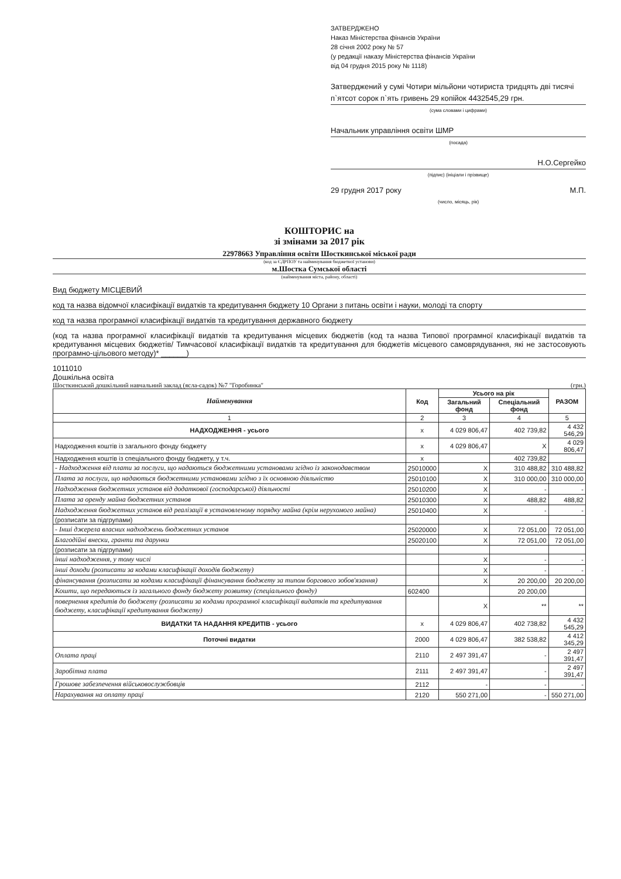ЗАТВЕРДЖЕНО
Наказ Міністерства фінансів України
28 січня 2002 року № 57
(у редакції наказу Міністерства фінансів України
від 04 грудня 2015 року № 1118)
Затверджений у сумі Чотири мільйони чотириста тридцять дві тисячі п`ятсот сорок п`ять гривень 29 копійок 4432545,29 грн.
(сума словами і цифрами)
Начальник управління освіти ШМР
(посада)
Н.О.Сергейко
(підпис) (ініціали і прізвище)
29 грудня 2017 року М.П.
(число, місяць, рік)
КОШТОРИС на
зі змінами за 2017 рік
22978663 Управління освіти Шосткинської міської ради
(код за ЄДРПОУ та найменування бюджетної установи)
м.Шостка Сумської області
(найменування міста, району, області)
Вид бюджету МІСЦЕВИЙ
код та назва відомчої класифікації видатків та кредитування бюджету 10 Органи з питань освіти і науки, молоді та спорту
код та назва програмної класифікації видатків та кредитування державного бюджету
(код та назва програмної класифікації видатків та кредитування місцевих бюджетів (код та назва Типової програмної класифікації видатків та кредитування місцевих бюджетів/ Тимчасової класифікації видатків та кредитування для бюджетів місцевого самоврядування, які не застосовують програмно-цільового методу)* ______)
1011010
Дошкільна освіта
Шосткинський дошкільний навчальний заклад (ясла-садок) №7 "Горобинка" (грн.)
| Найменування | Код | Усього на рік | | РАЗОМ |
| --- | --- | --- | --- | --- |
| | | Загальний фонд | Спеціальний фонд | |
| 1 | 2 | 3 | 4 | 5 |
| НАДХОДЖЕННЯ - усього | х | 4 029 806,47 | 402 739,82 | 4 432 546,29 |
| Надходження коштів із загального фонду бюджету | х | 4 029 806,47 | Х | 4 029 806,47 |
| Надходження коштів із спеціального фонду бюджету, у т.ч. | х | | 402 739,82 | |
| - Надходження від плати за послуги, що надаються бюджетними установами згідно із законодавством | 25010000 | Х | 310 488,82 | 310 488,82 |
| Плата за послуги, що надаються бюджетними установами згідно з їх основною діяльністю | 25010100 | Х | 310 000,00 | 310 000,00 |
| Надходження бюджетних установ від додаткової (господарської) діяльності | 25010200 | Х | - | - |
| Плата за оренду майна бюджетних установ | 25010300 | Х | 488,82 | 488,82 |
| Надходження бюджетних установ від реалізації в установленому порядку майна (крім нерухомого майна) | 25010400 | Х | - | - |
| (розписати за підгрупами) | | | | |
| - Інші джерела власних надходжень бюджетних установ | 25020000 | Х | 72 051,00 | 72 051,00 |
| Благодійні внески, гранти та дарунки | 25020100 | Х | 72 051,00 | 72 051,00 |
| (розписати за підгрупами) | | | | |
| інші надходження, у тому числі | | Х | - | - |
| інші доходи (розписати за кодами класифікації доходів бюджету) | | Х | - | - |
| фінансування (розписати за кодами класифікації фінансування бюджету за типом боргового зобов'язання) | | Х | 20 200,00 | 20 200,00 |
| Кошти, що передаються із загального фонду бюджету розвитку (спеціального фонду) | 602400 | | 20 200,00 | |
| повернення кредитів до бюджету (розписати за кодами програмної класифікації видатків та кредитування бюджету, класифікації кредитування бюджету) | | Х | ** | ** |
| ВИДАТКИ ТА НАДАННЯ КРЕДИТІВ - усього | х | 4 029 806,47 | 402 738,82 | 4 432 545,29 |
| Поточні видатки | 2000 | 4 029 806,47 | 382 538,82 | 4 412 345,29 |
| Оплата праці | 2110 | 2 497 391,47 | - | 2 497 391,47 |
| Заробітна плата | 2111 | 2 497 391,47 | - | 2 497 391,47 |
| Грошове забезпечення військовослужбовців | 2112 | - | - | - |
| Нарахування на оплату праці | 2120 | 550 271,00 | - | 550 271,00 |